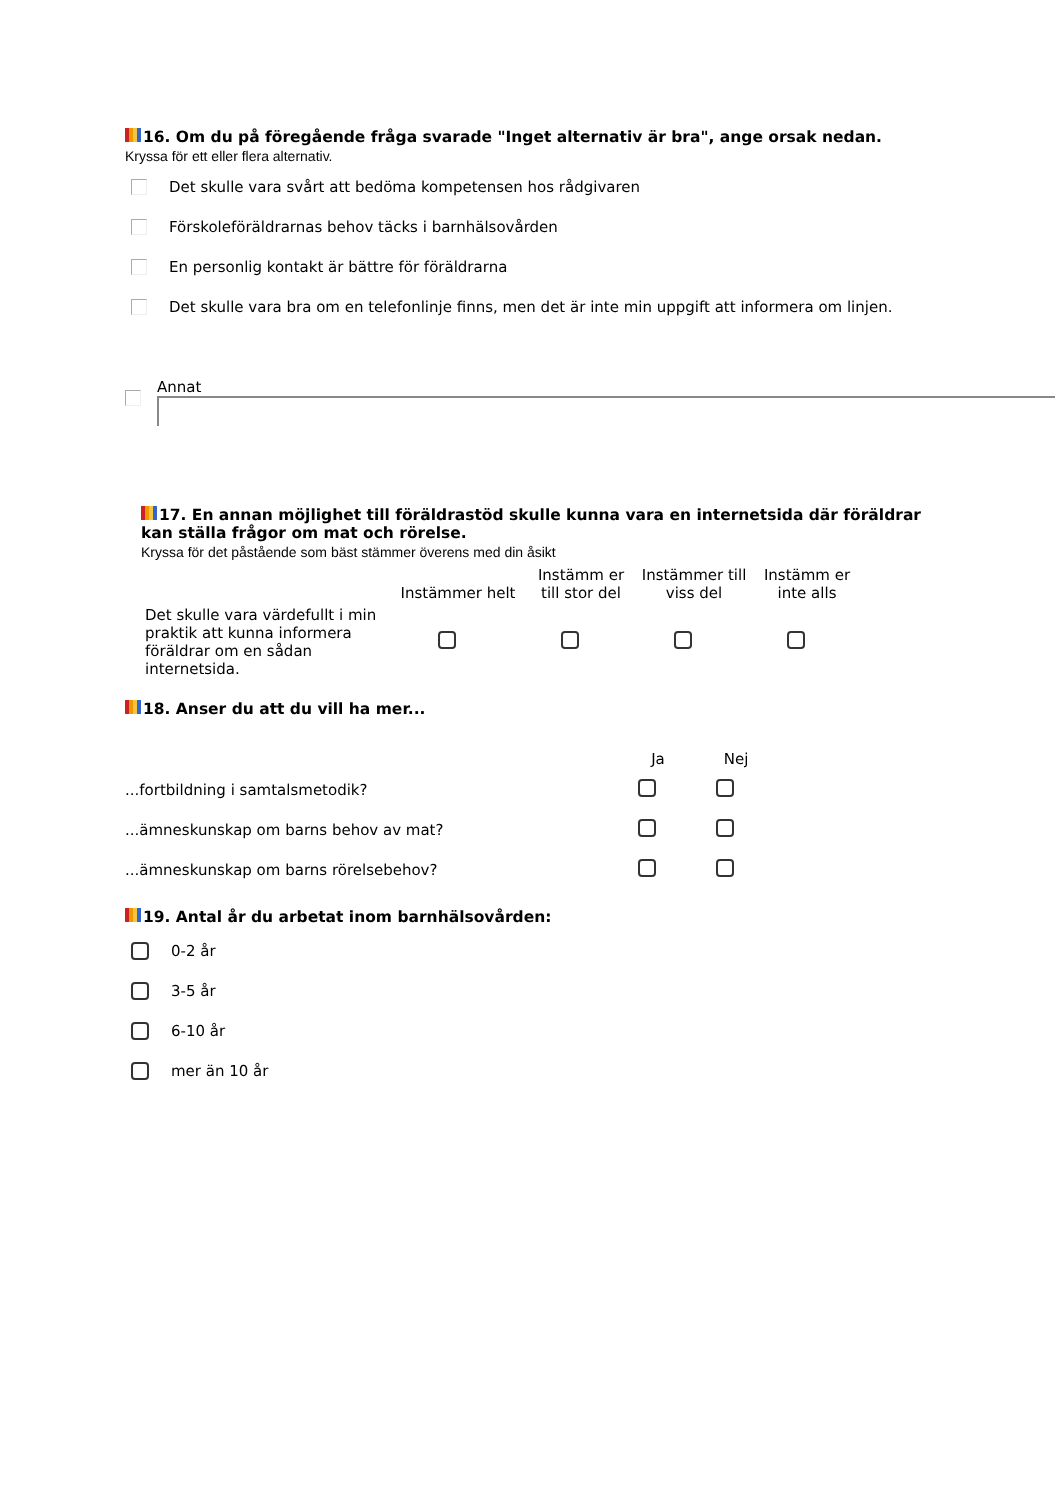16. Om du på föregående fråga svarade "Inget alternativ är bra", ange orsak nedan.
Kryssa för ett eller flera alternativ.
Det skulle vara svårt att bedöma kompetensen hos rådgivaren
Förskoleföräldrarnas behov täcks i barnhälsovården
En personlig kontakt är bättre för föräldrarna
Det skulle vara bra om en telefonlinje finns, men det är inte min uppgift att informera om linjen.
Annat
17. En annan möjlighet till föräldrastöd skulle kunna vara en internetsida där föräldrar kan ställa frågor om mat och rörelse.
Kryssa för det påstående som bäst stämmer överens med din åsikt
| | Instämmer helt | Instämm er till stor del | Instämmer till viss del | Instämm er inte alls |
| --- | --- | --- | --- | --- |
| Det skulle vara värdefullt i min praktik att kunna informera föräldrar om en sådan internetsida. | | | | |
18. Anser du att du vill ha mer...
| | Ja | Nej |
| --- | --- | --- |
| ...fortbildning i samtalsmetodik? | | |
| ...ämneskunskap om barns behov av mat? | | |
| ...ämneskunskap om barns rörelsebehov? | | |
19. Antal år du arbetat inom barnhälsovården:
0-2 år
3-5 år
6-10 år
mer än 10 år